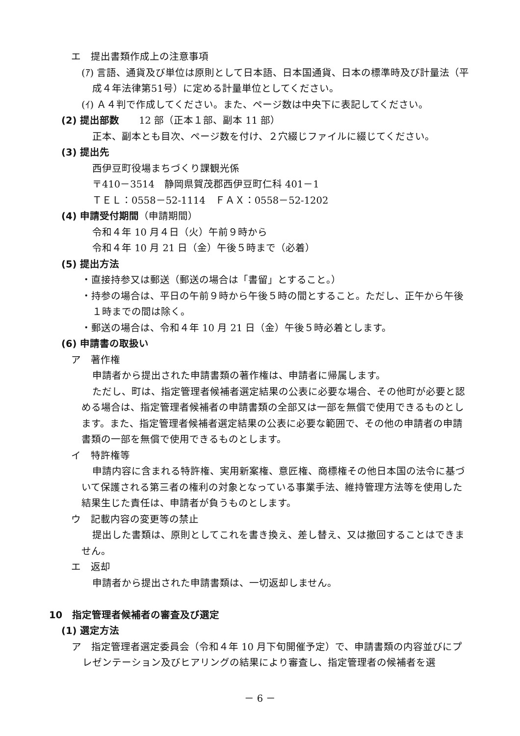エ　提出書類作成上の注意事項
(ｱ) 言語、通貨及び単位は原則として日本語、日本国通貨、日本の標準時及び計量法（平成４年法律第51号）に定める計量単位としてください。
(ｲ) Ａ４判で作成してください。また、ページ数は中央下に表記してください。
(2) 提出部数　　12 部（正本１部、副本 11 部）
正本、副本とも目次、ページ数を付け、２穴綴じファイルに綴じてください。
(3) 提出先
西伊豆町役場まちづくり課観光係
〒410－3514　静岡県賀茂郡西伊豆町仁科 401－1
ＴＥＬ：0558－52-1114　ＦＡＸ：0558－52-1202
(4) 申請受付期間（申請期間）
令和４年 10 月４日（火）午前９時から
令和４年 10 月 21 日（金）午後５時まで（必着）
(5) 提出方法
・直接持参又は郵送（郵送の場合は「書留」とすること。）
・持参の場合は、平日の午前９時から午後５時の間とすること。ただし、正午から午後１時までの間は除く。
・郵送の場合は、令和４年 10 月 21 日（金）午後５時必着とします。
(6) 申請書の取扱い
ア　著作権
申請者から提出された申請書類の著作権は、申請者に帰属します。
ただし、町は、指定管理者候補者選定結果の公表に必要な場合、その他町が必要と認める場合は、指定管理者候補者の申請書類の全部又は一部を無償で使用できるものとします。また、指定管理者候補者選定結果の公表に必要な範囲で、その他の申請者の申請書類の一部を無償で使用できるものとします。
イ　特許権等
申請内容に含まれる特許権、実用新案権、意匠権、商標権その他日本国の法令に基づいて保護される第三者の権利の対象となっている事業手法、維持管理方法等を使用した結果生じた責任は、申請者が負うものとします。
ウ　記載内容の変更等の禁止
提出した書類は、原則としてこれを書き換え、差し替え、又は撤回することはできません。
エ　返却
申請者から提出された申請書類は、一切返却しません。
10　指定管理者候補者の審査及び選定
(1) 選定方法
ア　指定管理者選定委員会（令和４年 10 月下旬開催予定）で、申請書類の内容並びにプレゼンテーション及びヒアリングの結果により審査し、指定管理者の候補者を選
－ 6 －